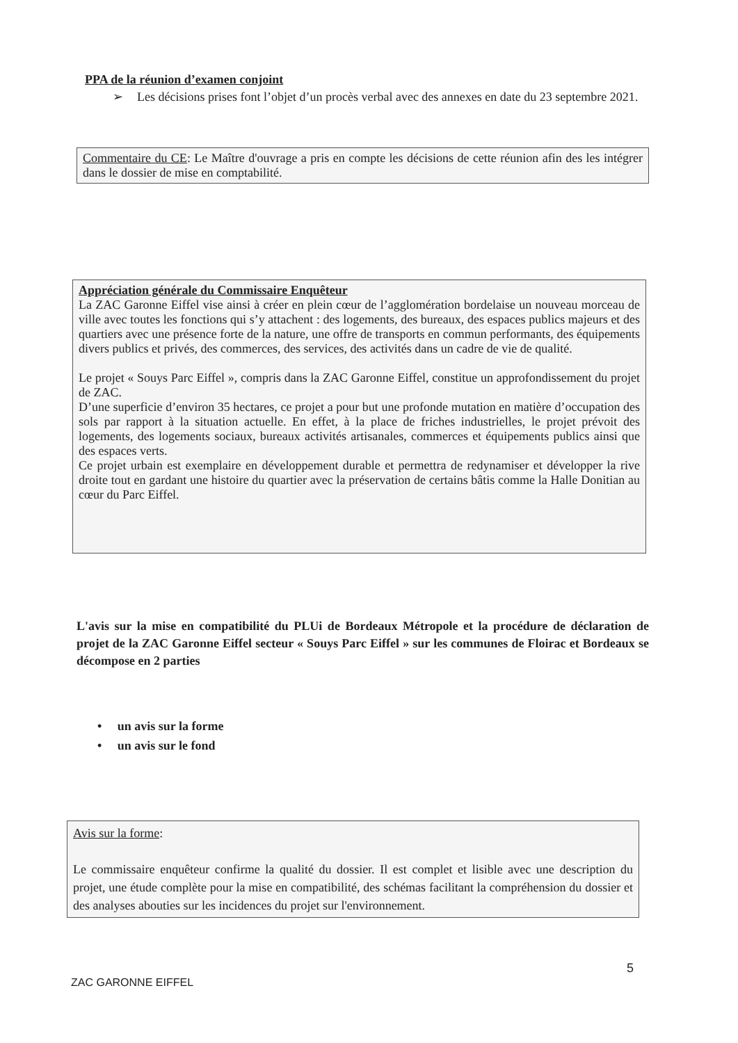PPA de la réunion d’examen conjoint
➢ Les décisions prises font l’objet d’un procès verbal avec des annexes en date du 23 septembre 2021.
Commentaire du CE: Le Maître d'ouvrage a pris en compte les décisions de cette réunion afin des les intégrer dans le dossier de mise en comptabilité.
Appréciation générale du Commissaire Enquêteur
La ZAC Garonne Eiffel vise ainsi à créer en plein cœur de l’agglomération bordelaise un nouveau morceau de ville avec toutes les fonctions qui s’y attachent : des logements, des bureaux, des espaces publics majeurs et des quartiers avec une présence forte de la nature, une offre de transports en commun performants, des équipements divers publics et privés, des commerces, des services, des activités dans un cadre de vie de qualité.
Le projet « Souys Parc Eiffel », compris dans la ZAC Garonne Eiffel, constitue un approfondissement du projet de ZAC.
D’une superficie d’environ 35 hectares, ce projet a pour but une profonde mutation en matière d’occupation des sols par rapport à la situation actuelle. En effet, à la place de friches industrielles, le projet prévoit des logements, des logements sociaux, bureaux activités artisanales, commerces et équipements publics ainsi que des espaces verts.
Ce projet urbain est exemplaire en développement durable et permettra de redynamiser et développer la rive droite tout en gardant une histoire du quartier avec la préservation de certains bâtis comme la Halle Donitian au cœur du Parc Eiffel.
L'avis sur la mise en compatibilité du PLUi de Bordeaux Métropole et la procédure de déclaration de projet de la ZAC Garonne Eiffel secteur « Souys Parc Eiffel » sur les communes de Floirac et Bordeaux se décompose en 2 parties
• un avis sur la forme
• un avis sur le fond
Avis sur la forme:
Le commissaire enquêteur confirme la qualité du dossier. Il est complet et lisible avec une description du projet, une étude complète pour la mise en compatibilité, des schémas facilitant la compréhension du dossier et des analyses abouties sur les incidences du projet sur l'environnement.
5
ZAC GARONNE EIFFEL